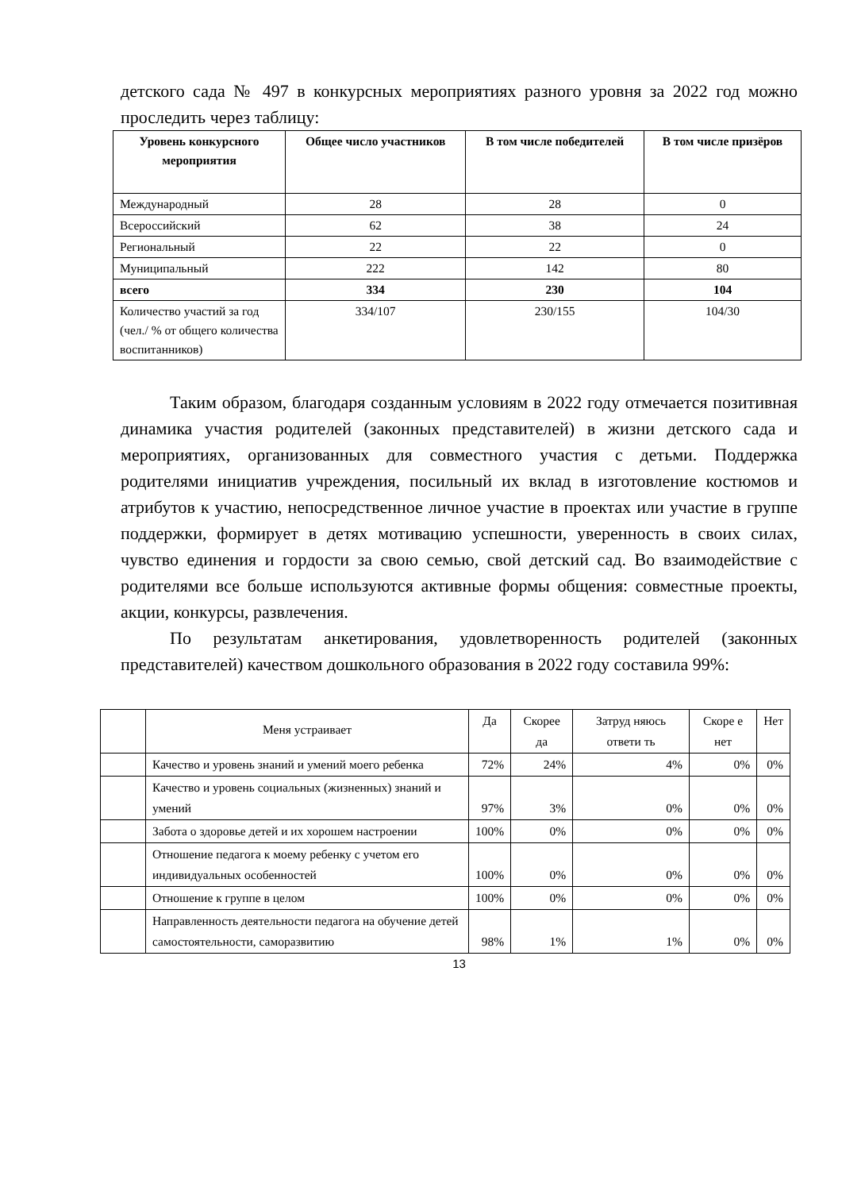детского сада № 497 в конкурсных мероприятиях разного уровня за 2022 год можно проследить через таблицу:
| Уровень конкурсного мероприятия | Общее число участников | В том числе победителей | В том числе призёров |
| --- | --- | --- | --- |
| Международный | 28 | 28 | 0 |
| Всероссийский | 62 | 38 | 24 |
| Региональный | 22 | 22 | 0 |
| Муниципальный | 222 | 142 | 80 |
| всего | 334 | 230 | 104 |
| Количество участий за год (чел./ % от общего количества воспитанников) | 334/107 | 230/155 | 104/30 |
Таким образом, благодаря созданным условиям в 2022 году отмечается позитивная динамика участия родителей (законных представителей) в жизни детского сада и мероприятиях, организованных для совместного участия с детьми. Поддержка родителями инициатив учреждения, посильный их вклад в изготовление костюмов и атрибутов к участию, непосредственное личное участие в проектах или участие в группе поддержки, формирует в детях мотивацию успешности, уверенность в своих силах, чувство единения и гордости за свою семью, свой детский сад. Во взаимодействие с родителями все больше используются активные формы общения: совместные проекты, акции, конкурсы, развлечения.
По результатам анкетирования, удовлетворенность родителей (законных представителей) качеством дошкольного образования в 2022 году составила 99%:
| | Меня устраивает | Да | Скорее да | Затруд няюсь ответи ть | Скоре е нет | Нет |
| | Качество и уровень знаний и умений моего ребенка | 72% | 24% | 4% | 0% | 0% |
| | Качество и уровень социальных (жизненных) знаний и умений | 97% | 3% | 0% | 0% | 0% |
| | Забота о здоровье детей и их хорошем настроении | 100% | 0% | 0% | 0% | 0% |
| | Отношение педагога к моему ребенку с учетом его индивидуальных особенностей | 100% | 0% | 0% | 0% | 0% |
| | Отношение к группе в целом | 100% | 0% | 0% | 0% | 0% |
| | Направленность деятельности педагога на обучение детей самостоятельности, саморазвитию | 98% | 1% | 1% | 0% | 0% |
13